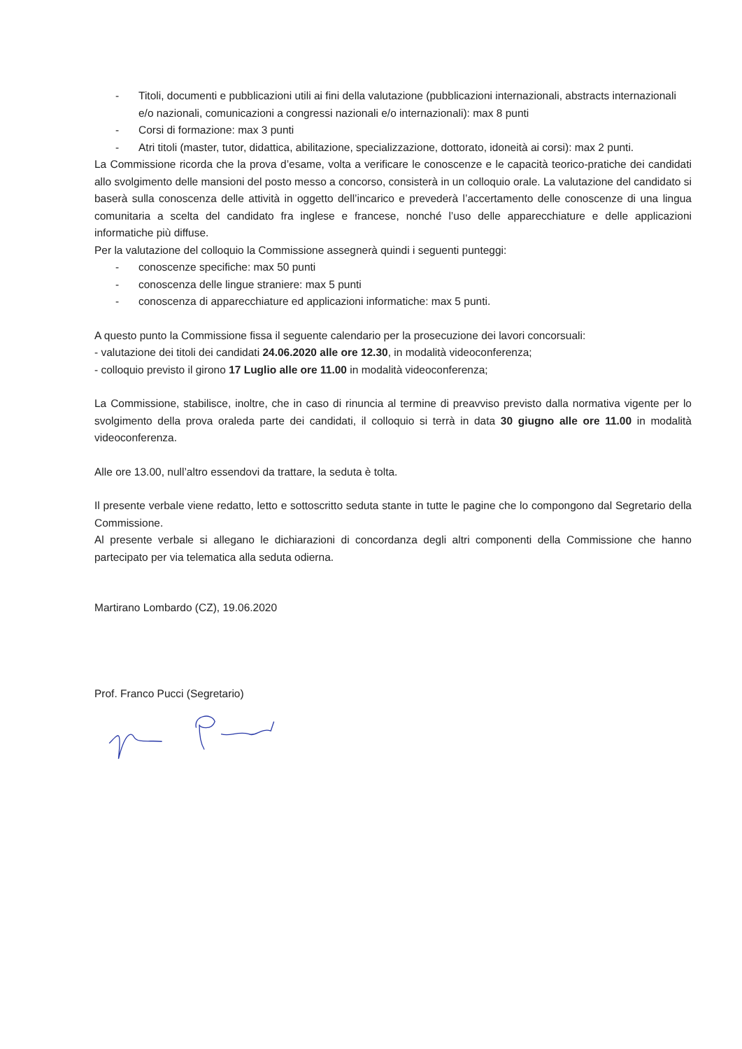- Titoli, documenti e pubblicazioni utili ai fini della valutazione (pubblicazioni internazionali, abstracts internazionali e/o nazionali, comunicazioni a congressi nazionali e/o internazionali): max 8 punti
- Corsi di formazione: max 3 punti
- Atri titoli (master, tutor, didattica, abilitazione, specializzazione, dottorato, idoneità ai corsi): max 2 punti.
La Commissione ricorda che la prova d’esame, volta a verificare le conoscenze e le capacità teorico-pratiche dei candidati allo svolgimento delle mansioni del posto messo a concorso, consisterà in un colloquio orale. La valutazione del candidato si baserà sulla conoscenza delle attività in oggetto dell’incarico e prevederà l’accertamento delle conoscenze di una lingua comunitaria a scelta del candidato fra inglese e francese, nonché l’uso delle apparecchiature e delle applicazioni informatiche più diffuse.
Per la valutazione del colloquio la Commissione assegnerà quindi i seguenti punteggi:
- conoscenze specifiche: max 50 punti
- conoscenza delle lingue straniere: max 5 punti
- conoscenza di apparecchiature ed applicazioni informatiche: max 5 punti.
A questo punto la Commissione fissa il seguente calendario per la prosecuzione dei lavori concorsuali:
- valutazione dei titoli dei candidati 24.06.2020 alle ore 12.30, in modalità videoconferenza;
- colloquio previsto il girono 17 Luglio alle ore 11.00 in modalità videoconferenza;
La Commissione, stabilisce, inoltre, che in caso di rinuncia al termine di preavviso previsto dalla normativa vigente per lo svolgimento della prova oraleda parte dei candidati, il colloquio si terrà in data 30 giugno alle ore 11.00 in modalità videoconferenza.
Alle ore 13.00, null’altro essendovi da trattare, la seduta è tolta.
Il presente verbale viene redatto, letto e sottoscritto seduta stante in tutte le pagine che lo compongono dal Segretario della Commissione.
Al presente verbale si allegano le dichiarazioni di concordanza degli altri componenti della Commissione che hanno partecipato per via telematica alla seduta odierna.
Martirano Lombardo (CZ), 19.06.2020
Prof. Franco Pucci (Segretario)